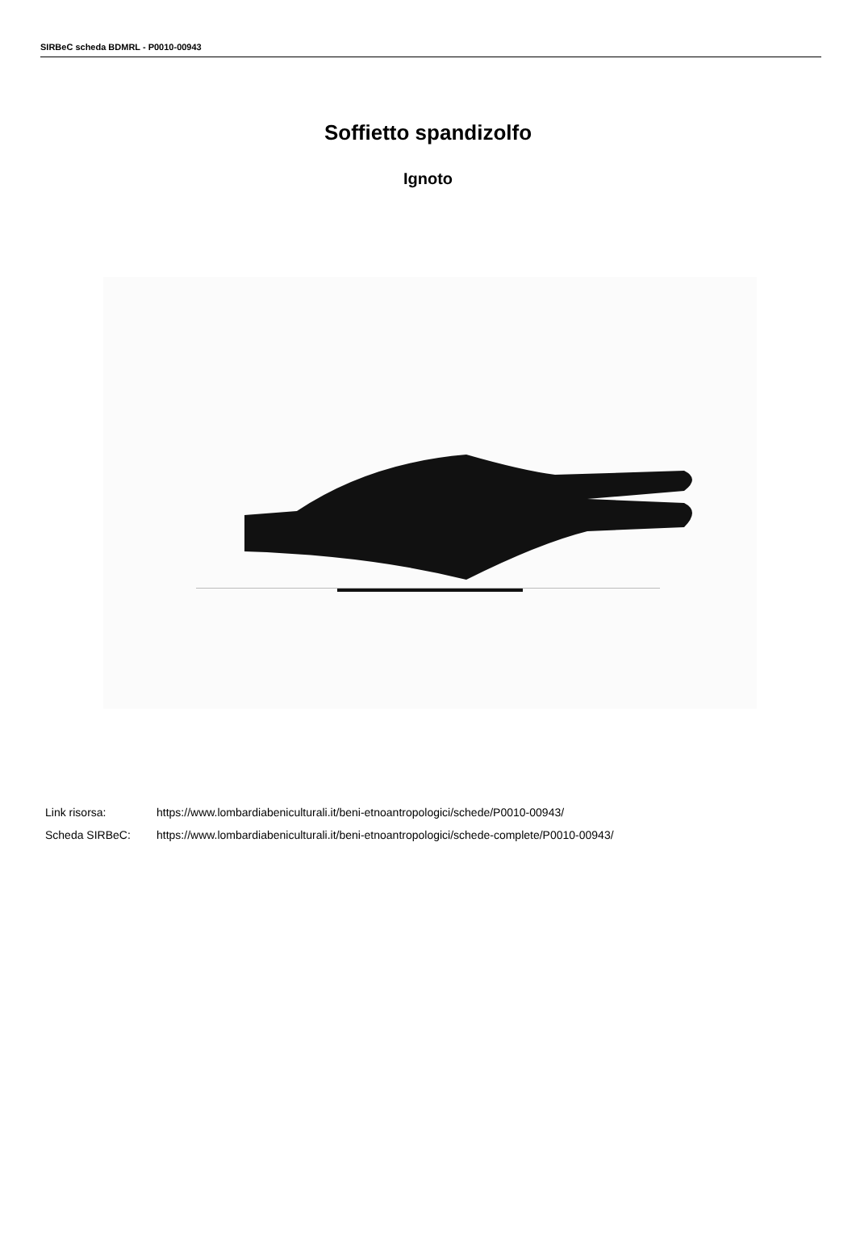SIRBeC scheda BDMRL - P0010-00943
Soffietto spandizolfo
Ignoto
Link risorsa: https://www.lombardiabeniculturali.it/beni-etnoantropologici/schede/P0010-00943/
Scheda SIRBeC: https://www.lombardiabeniculturali.it/beni-etnoantropologici/schede-complete/P0010-00943/